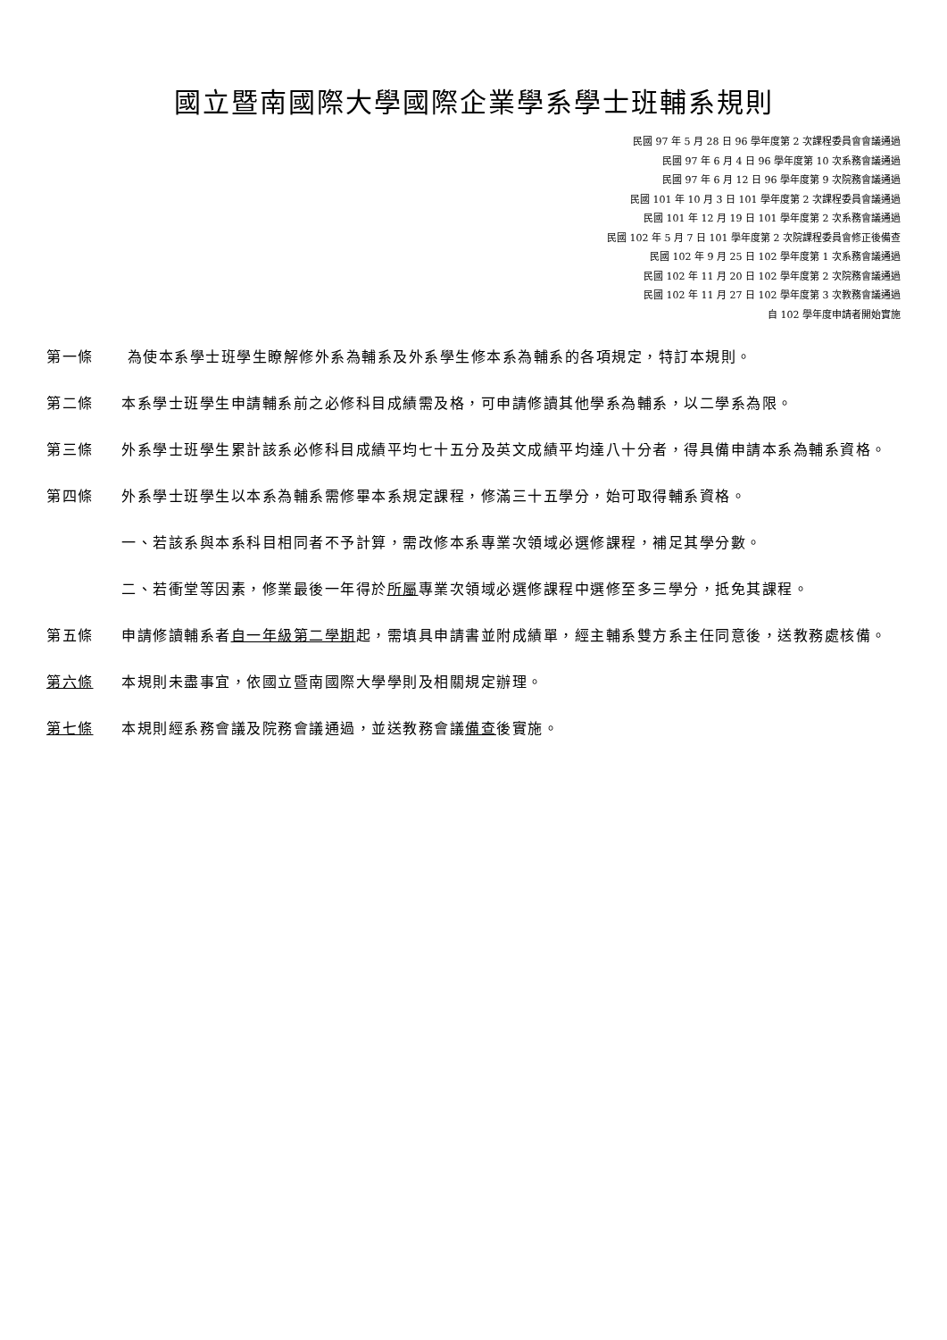國立暨南國際大學國際企業學系學士班輔系規則
民國 97 年 5 月 28 日 96 學年度第 2 次課程委員會會議通過
民國 97 年 6 月 4 日 96 學年度第 10 次系務會議通過
民國 97 年 6 月 12 日 96 學年度第 9 次院務會議通過
民國 101 年 10 月 3 日 101 學年度第 2 次課程委員會議通過
民國 101 年 12 月 19 日 101 學年度第 2 次系務會議通過
民國 102 年 5 月 7 日 101 學年度第 2 次院課程委員會修正後備查
民國 102 年 9 月 25 日 102 學年度第 1 次系務會議通過
民國 102 年 11 月 20 日 102 學年度第 2 次院務會議通過
民國 102 年 11 月 27 日 102 學年度第 3 次教務會議通過
自 102 學年度申請者開始實施
第一條 為使本系學士班學生瞭解修外系為輔系及外系學生修本系為輔系的各項規定，特訂本規則。
第二條 本系學士班學生申請輔系前之必修科目成績需及格，可申請修讀其他學系為輔系，以二學系為限。
第三條 外系學士班學生累計該系必修科目成績平均七十五分及英文成績平均達八十分者，得具備申請本系為輔系資格。
第四條 外系學士班學生以本系為輔系需修畢本系規定課程，修滿三十五學分，始可取得輔系資格。
一、若該系與本系科目相同者不予計算，需改修本系專業次領域必選修課程，補足其學分數。
二、若衝堂等因素，修業最後一年得於所屬專業次領域必選修課程中選修至多三學分，抵免其課程。
第五條 申請修讀輔系者自一年級第二學期起，需填具申請書並附成績單，經主輔系雙方系主任同意後，送教務處核備。
第六條 本規則未盡事宜，依國立暨南國際大學學則及相關規定辦理。
第七條 本規則經系務會議及院務會議通過，並送教務會議備查後實施。